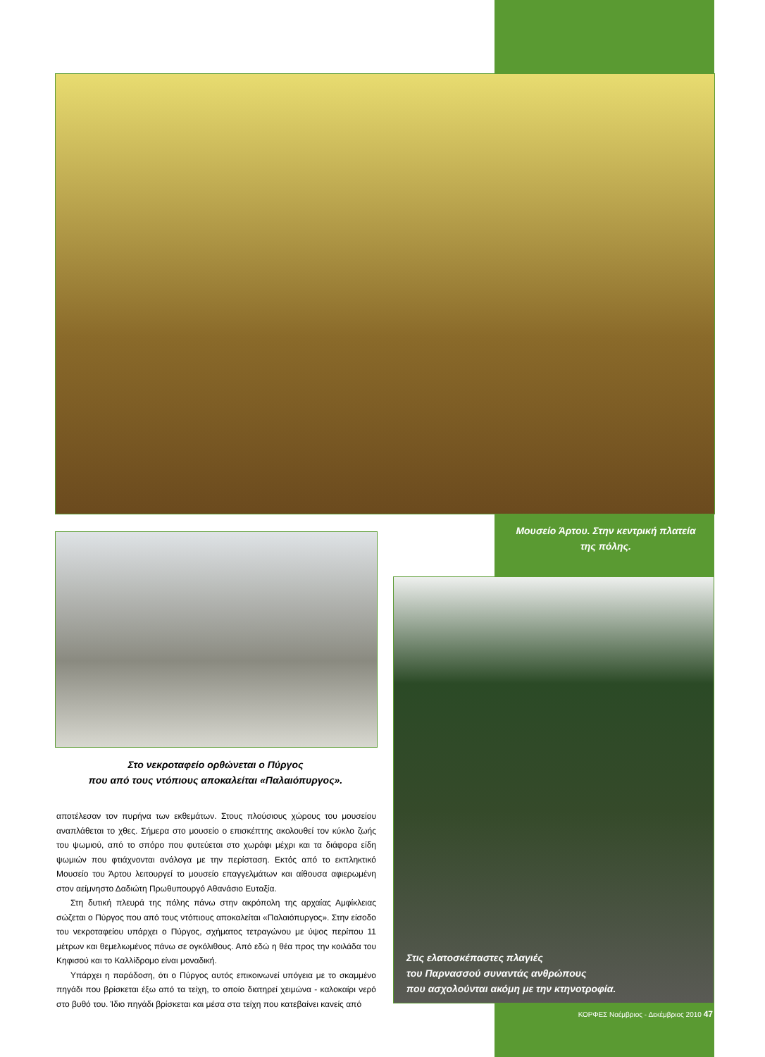Μουσείο Άρτου. Στην κεντρική πλατεία της πόλης.
Στο νεκροταφείο ορθώνεται ο Πύργος
που από τους ντόπιους αποκαλείται «Παλαιόπυργος».
αποτέλεσαν τον πυρήνα των εκθεμάτων. Στους πλούσιους χώρους του μουσείου αναπλάθεται το χθες. Σήμερα στο μουσείο ο επισκέπτης ακολουθεί τον κύκλο ζωής του ψωμιού, από το σπόρο που φυτεύεται στο χωράφι μέχρι και τα διάφορα είδη ψωμιών που φτιάχνονται ανάλογα με την περίσταση. Εκτός από το εκπληκτικό Μουσείο του Άρτου λειτουργεί το μουσείο επαγγελμάτων και αίθουσα αφιερωμένη στον αείμνηστο Δαδιώτη Πρωθυπουργό Αθανάσιο Ευταξία.
Στη δυτική πλευρά της πόλης πάνω στην ακρόπολη της αρχαίας Αμφίκλειας σώζεται ο Πύργος που από τους ντόπιους αποκαλείται «Παλαιόπυργος». Στην είσοδο του νεκροταφείου υπάρχει ο Πύργος, σχήματος τετραγώνου με ύψος περίπου 11 μέτρων και θεμελιωμένος πάνω σε ογκόλιθους. Από εδώ η θέα προς την κοιλάδα του Κηφισού και το Καλλίδρομο είναι μοναδική.
Υπάρχει η παράδοση, ότι ο Πύργος αυτός επικοινωνεί υπόγεια με το σκαμμένο πηγάδι που βρίσκεται έξω από τα τείχη, το οποίο διατηρεί χειμώνα - καλοκαίρι νερό στο βυθό του. Ίδιο πηγάδι βρίσκεται και μέσα στα τείχη που κατεβαίνει κανείς από
Στις ελατοσκέπαστες πλαγιές
του Παρνασσού συναντάς ανθρώπους
που ασχολούνται ακόμη με την κτηνοτροφία.
ΚΟΡΦΕΣ Νοέμβριος - Δεκέμβριος 2010 47